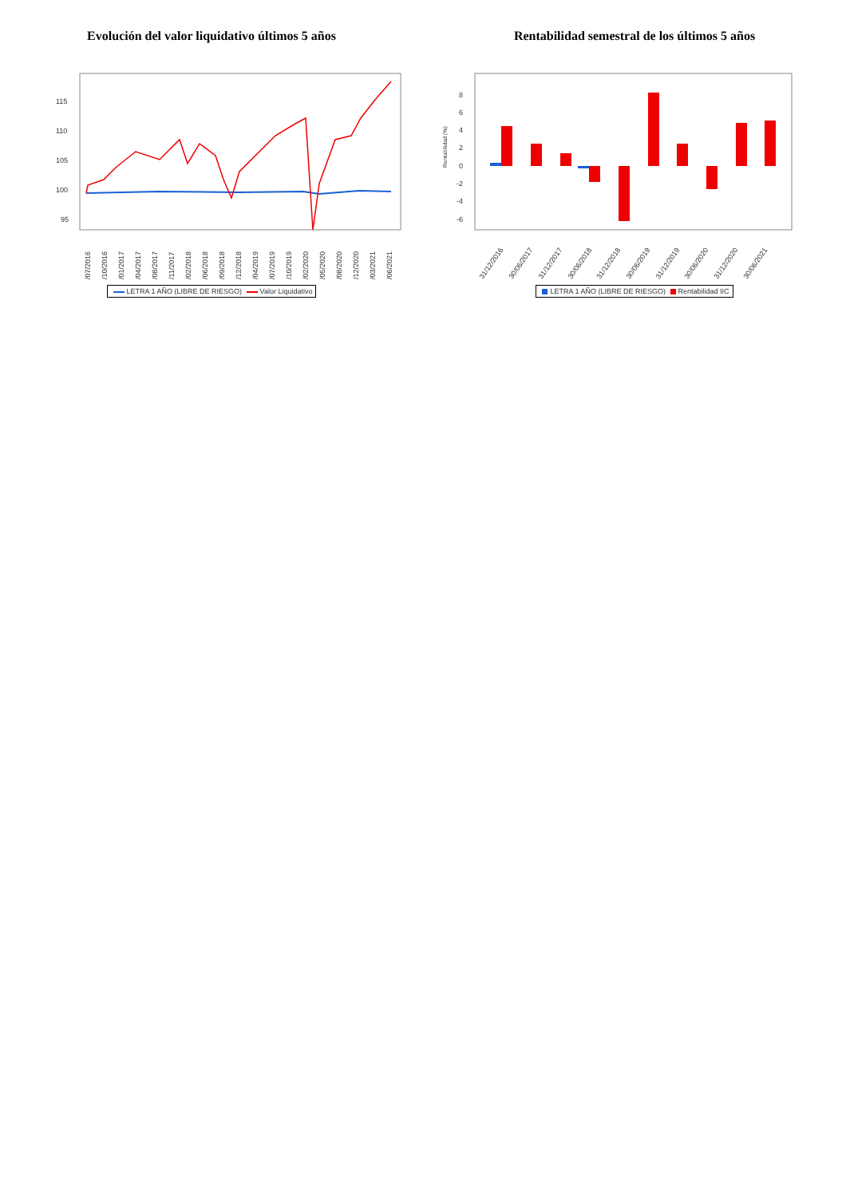Evolución del valor liquidativo últimos 5 años
115
110
105
100
95
01/07/2016
10/10/2016
19/01/2017
30/04/2017
09/08/2017
18/11/2017
27/02/2018
08/06/2018
17/09/2018
27/12/2018
07/04/2019
17/07/2019
26/10/2019
04/02/2020
15/05/2020
24/08/2020
03/12/2020
14/03/2021
30/06/2021
LETRA 1 AÑO (LIBRE DE RIESGO) Valor Liquidativo
Rentabilidad semestral de los últimos 5 años
Rentabilidad (%)
8
6
4
2
0
-2
-4
-6
31/12/2016
30/06/2017
31/12/2017
30/06/2018
31/12/2018
30/06/2019
31/12/2019
30/06/2020
31/12/2020
30/06/2021
LETRA 1 AÑO (LIBRE DE RIESGO) Rentabilidad IIC